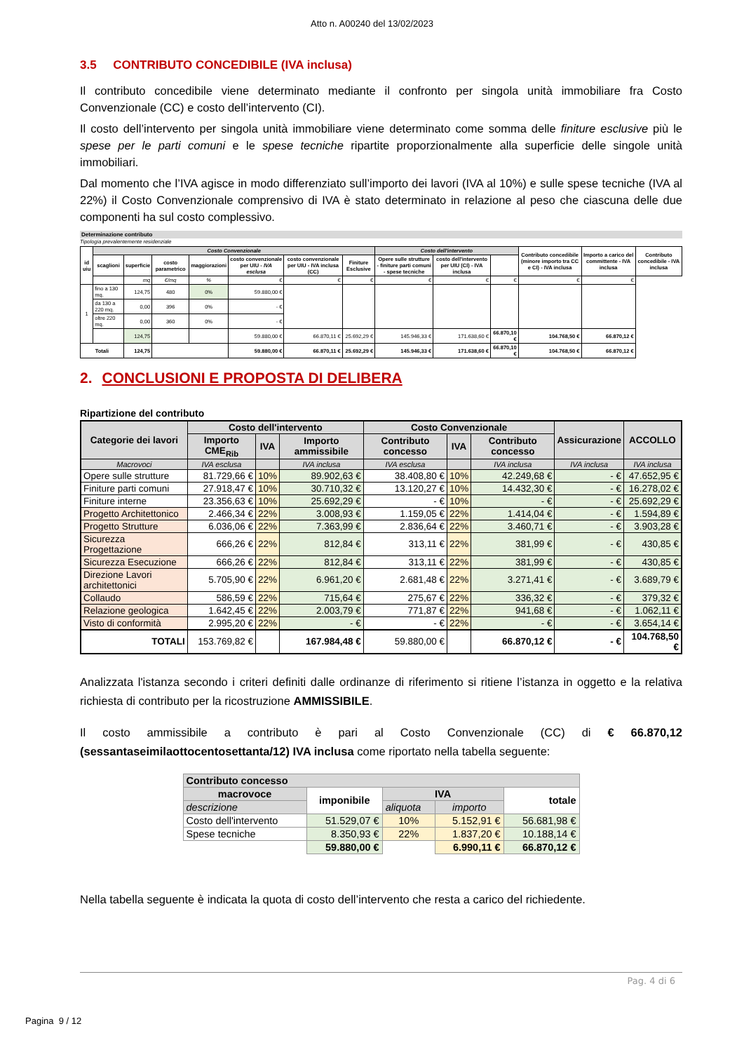Atto n. A00240 del 13/02/2023
3.5 CONTRIBUTO CONCEDIBILE (IVA inclusa)
Il contributo concedibile viene determinato mediante il confronto per singola unità immobiliare fra Costo Convenzionale (CC) e costo dell’intervento (CI).
Il costo dell’intervento per singola unità immobiliare viene determinato come somma delle finiture esclusive più le spese per le parti comuni e le spese tecniche ripartite proporzionalmente alla superficie delle singole unità immobiliari.
Dal momento che l’IVA agisce in modo differenziato sull’importo dei lavori (IVA al 10%) e sulle spese tecniche (IVA al 22%) il Costo Convenzionale comprensivo di IVA è stato determinato in relazione al peso che ciascuna delle due componenti ha sul costo complessivo.
Determinazione contributo
Tipologia prevalentemente residenziale
| id uiu | Costo Convenzionale | | | | | | | Costo dell'intervento | | | Contributo concedibile (minore importo tra CC e CI) - IVA inclusa | Importo a carico del committente - IVA inclusa | Contributo concedibile - IVA inclusa |
| --- | --- | --- | --- | --- | --- | --- | --- | --- | --- | --- | --- | --- | --- |
| | scaglioni | superficie | costo parametrico | maggiorazioni | costo convenzionale per UIU - IVA esclusa | costo convenzionale per UIU - IVA inclusa (CC) | Finiture Esclusive | Opere sulle strutture - finiture parti comuni - spese tecniche | costo dell'intervento per UIU (CI) - IVA inclusa | | | | |
| | | mq | €/mq | % | € | € | € | € | € | € | € | € | |
| 1 | fino a 130 mq. | 124,75 | 480 | 0% | 59.880,00 € | | | | | | | | |
| | da 130 a 220 mq. | 0,00 | 396 | 0% | - € | | | | | | | | |
| | oltre 220 mq. | 0,00 | 360 | 0% | - € | | | | | | | | |
| | | 124,75 | | | 59.880,00 € | 66.870,11 € | 25.692,29 € | 145.946,33 € | 171.638,60 € | 66.870,10 € | 104.768,50 € | 66.870,12 € | |
| Totali | | 124,75 | | | 59.880,00 € | 66.870,11 € | 25.692,29 € | 145.946,33 € | 171.638,60 € | 66.870,10 € | 104.768,50 € | 66.870,12 € | |
2. CONCLUSIONI E PROPOSTA DI DELIBERA
Ripartizione del contributo
| Categorie dei lavori | Costo dell'intervento | | | Costo Convenzionale | | | Assicurazione | ACCOLLO |
| --- | --- | --- | --- | --- | --- | --- | --- | --- |
| | Importo CME<sub>Rib</sub> | IVA | Importo ammissibile | Contributo concesso | IVA | Contributo concesso | | |
| Macrovoci | IVA esclusa | | IVA inclusa | IVA esclusa | | IVA inclusa | IVA inclusa | IVA inclusa |
| Opere sulle strutture | 81.729,66 € | 10% | 89.902,63 € | 38.408,80 € | 10% | 42.249,68 € | - € | 47.652,95 € |
| Finiture parti comuni | 27.918,47 € | 10% | 30.710,32 € | 13.120,27 € | 10% | 14.432,30 € | - € | 16.278,02 € |
| Finiture interne | 23.356,63 € | 10% | 25.692,29 € | - € | 10% | - € | - € | 25.692,29 € |
| Progetto Architettonico | 2.466,34 € | 22% | 3.008,93 € | 1.159,05 € | 22% | 1.414,04 € | - € | 1.594,89 € |
| Progetto Strutture | 6.036,06 € | 22% | 7.363,99 € | 2.836,64 € | 22% | 3.460,71 € | - € | 3.903,28 € |
| Sicurezza Progettazione | 666,26 € | 22% | 812,84 € | 313,11 € | 22% | 381,99 € | - € | 430,85 € |
| Sicurezza Esecuzione | 666,26 € | 22% | 812,84 € | 313,11 € | 22% | 381,99 € | - € | 430,85 € |
| Direzione Lavori architettonici | 5.705,90 € | 22% | 6.961,20 € | 2.681,48 € | 22% | 3.271,41 € | - € | 3.689,79 € |
| Collaudo | 586,59 € | 22% | 715,64 € | 275,67 € | 22% | 336,32 € | - € | 379,32 € |
| Relazione geologica | 1.642,45 € | 22% | 2.003,79 € | 771,87 € | 22% | 941,68 € | - € | 1.062,11 € |
| Visto di conformità | 2.995,20 € | 22% | - € | - € | 22% | - € | - € | 3.654,14 € |
| TOTALI | 153.769,82 € | | 167.984,48 € | 59.880,00 € | | 66.870,12 € | - € | 104.768,50 € |
Analizzata l'istanza secondo i criteri definiti dalle ordinanze di riferimento si ritiene l’istanza in oggetto e la relativa richiesta di contributo per la ricostruzione AMMISSIBILE.
Il costo ammissibile a contributo è pari al Costo Convenzionale (CC) di € 66.870,12 (sessantaseimilaottocentosettanta/12) IVA inclusa come riportato nella tabella seguente:
| Contributo concesso | | | | |
| --- | --- | --- | --- | --- |
| macrovoce | imponibile | IVA | | totale |
| descrizione | | aliquota | importo | |
| Costo dell'intervento | 51.529,07 € | 10% | 5.152,91 € | 56.681,98 € |
| Spese tecniche | 8.350,93 € | 22% | 1.837,20 € | 10.188,14 € |
| | 59.880,00 € | | 6.990,11 € | 66.870,12 € |
Nella tabella seguente è indicata la quota di costo dell’intervento che resta a carico del richiedente.
Pag. 4 di 6
Pagina 9 / 12